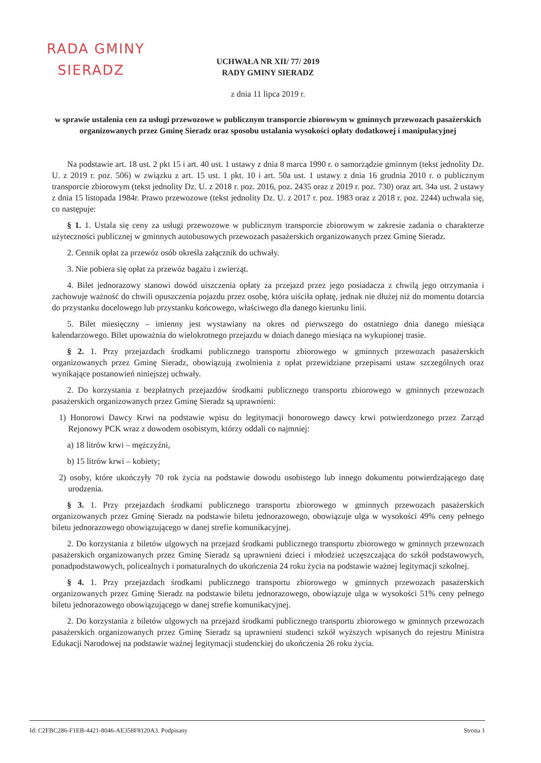RADA GMINY
SIERADZ
UCHWAŁA NR XII/ 77/ 2019
RADY GMINY SIERADZ
z dnia 11 lipca 2019 r.
w sprawie ustalenia cen za usługi przewozowe w publicznym transporcie zbiorowym w gminnych przewozach pasażerskich organizowanych przez Gminę Sieradz oraz sposobu ustalania wysokości opłaty dodatkowej i manipulacyjnej
Na podstawie art. 18 ust. 2 pkt 15 i art. 40 ust. 1 ustawy z dnia 8 marca 1990 r. o samorządzie gminnym (tekst jednolity Dz. U. z 2019 r. poz. 506) w związku z art. 15 ust. 1 pkt. 10 i art. 50a ust. 1 ustawy z dnia 16 grudnia 2010 r. o publicznym transporcie zbiorowym (tekst jednolity Dz. U. z 2018 r. poz. 2016, poz. 2435 oraz z 2019 r. poz. 730) oraz art. 34a ust. 2 ustawy z dnia 15 listopada 1984r. Prawo przewozowe (tekst jednolity Dz. U. z 2017 r. poz. 1983 oraz z 2018 r. poz. 2244) uchwala się, co następuje:
§ 1. 1. Ustala się ceny za usługi przewozowe w publicznym transporcie zbiorowym w zakresie zadania o charakterze użyteczności publicznej w gminnych autobusowych przewozach pasażerskich organizowanych przez Gminę Sieradz.
2. Cennik opłat za przewóz osób określa załącznik do uchwały.
3. Nie pobiera się opłat za przewóz bagażu i zwierząt.
4. Bilet jednorazowy stanowi dowód uiszczenia opłaty za przejazd przez jego posiadacza z chwilą jego otrzymania i zachowuje ważność do chwili opuszczenia pojazdu przez osobę, która uiściła opłatę, jednak nie dłużej niż do momentu dotarcia do przystanku docelowego lub przystanku końcowego, właściwego dla danego kierunku linii.
5. Bilet miesięczny – imienny jest wystawiany na okres od pierwszego do ostatniego dnia danego miesiąca kalendarzowego. Bilet upoważnia do wielokrotnego przejazdu w dniach danego miesiąca na wykupionej trasie.
§ 2. 1. Przy przejazdach środkami publicznego transportu zbiorowego w gminnych przewozach pasażerskich organizowanych przez Gminę Sieradz, obowiązują zwolnienia z opłat przewidziane przepisami ustaw szczególnych oraz wynikające postanowień niniejszej uchwały.
2. Do korzystania z bezpłatnych przejazdów środkami publicznego transportu zbiorowego w gminnych przewozach pasażerskich organizowanych przez Gminę Sieradz są uprawnieni:
1) Honorowi Dawcy Krwi na podstawie wpisu do legitymacji honorowego dawcy krwi potwierdzonego przez Zarząd Rejonowy PCK wraz z dowodem osobistym, którzy oddali co najmniej:
a) 18 litrów krwi – mężczyźni,
b) 15 litrów krwi – kobiety;
2) osoby, które ukończyły 70 rok życia na podstawie dowodu osobistego lub innego dokumentu potwierdzającego datę urodzenia.
§ 3. 1. Przy przejazdach środkami publicznego transportu zbiorowego w gminnych przewozach pasażerskich organizowanych przez Gminę Sieradz na podstawie biletu jednorazowego, obowiązuje ulga w wysokości 49% ceny pełnego biletu jednorazowego obowiązującego w danej strefie komunikacyjnej.
2. Do korzystania z biletów ulgowych na przejazd środkami publicznego transportu zbiorowego w gminnych przewozach pasażerskich organizowanych przez Gminę Sieradz są uprawnieni dzieci i młodzież uczęszczająca do szkół podstawowych, ponadpodstawowych, policealnych i pomaturalnych do ukończenia 24 roku życia na podstawie ważnej legitymacji szkolnej.
§ 4. 1. Przy przejazdach środkami publicznego transportu zbiorowego w gminnych przewozach pasażerskich organizowanych przez Gminę Sieradz na podstawie biletu jednorazowego, obowiązuje ulga w wysokości 51% ceny pełnego biletu jednorazowego obowiązującego w danej strefie komunikacyjnej.
2. Do korzystania z biletów ulgowych na przejazd środkami publicznego transportu zbiorowego w gminnych przewozach pasażerskich organizowanych przez Gminę Sieradz są uprawnieni studenci szkół wyższych wpisanych do rejestru Ministra Edukacji Narodowej na podstawie ważnej legitymacji studenckiej do ukończenia 26 roku życia.
Id: C2FBC286-F1EB-4421-8046-AE358F8120A3. Podpisany Strona 1